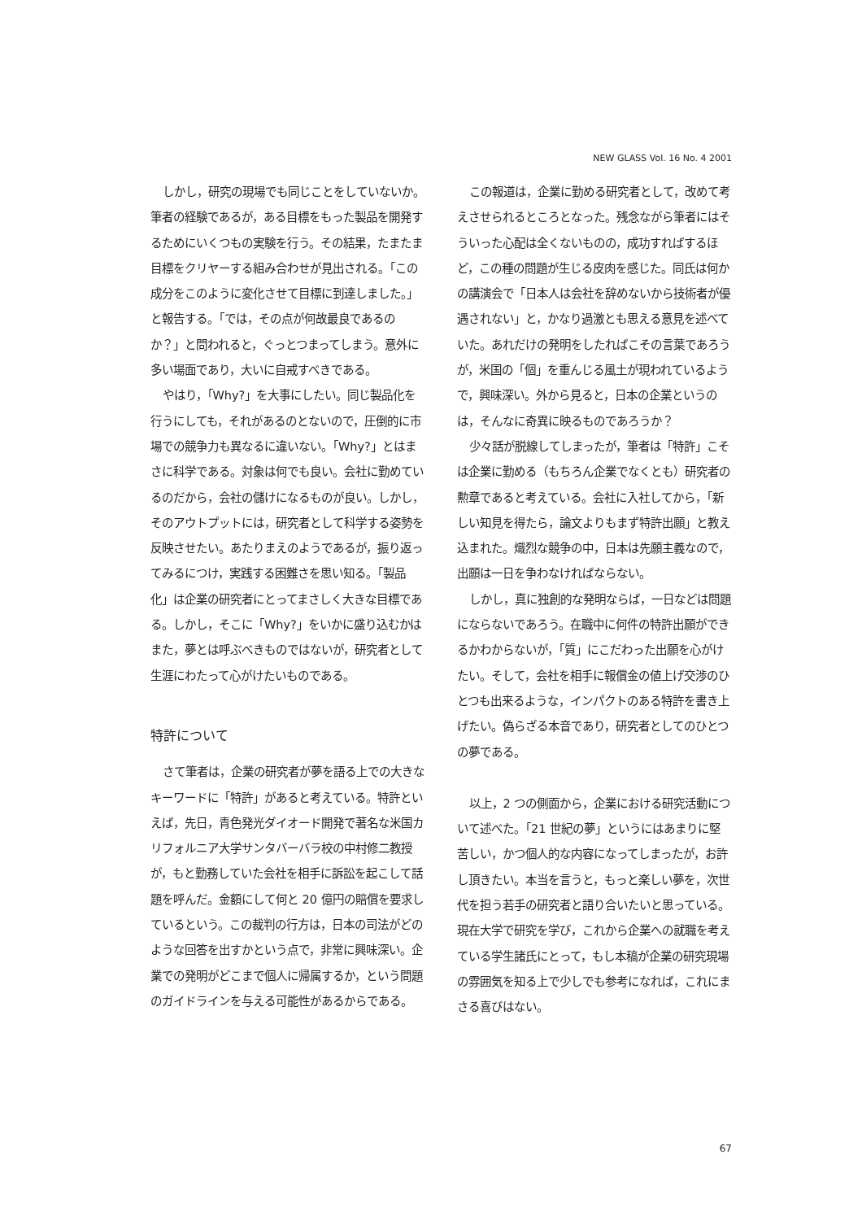NEW GLASS Vol. 16 No. 4 2001
しかし，研究の現場でも同じことをしていないか。筆者の経験であるが，ある目標をもった製品を開発するためにいくつもの実験を行う。その結果，たまたま目標をクリヤーする組み合わせが見出される。「この成分をこのように変化させて目標に到達しました。」と報告する。「では，その点が何故最良であるのか？」と問われると，ぐっとつまってしまう。意外に多い場面であり，大いに自戒すべきである。
やはり，「Why?」を大事にしたい。同じ製品化を行うにしても，それがあるのとないので，圧倒的に市場での競争力も異なるに違いない。「Why?」とはまさに科学である。対象は何でも良い。会社に勤めているのだから，会社の儲けになるものが良い。しかし，そのアウトプットには，研究者として科学する姿勢を反映させたい。あたりまえのようであるが，振り返ってみるにつけ，実践する困難さを思い知る。「製品化」は企業の研究者にとってまさしく大きな目標である。しかし，そこに「Why?」をいかに盛り込むかはまた，夢とは呼ぶべきものではないが，研究者として生涯にわたって心がけたいものである。
特許について
さて筆者は，企業の研究者が夢を語る上での大きなキーワードに「特許」があると考えている。特許といえば，先日，青色発光ダイオード開発で著名な米国カリフォルニア大学サンタバーバラ校の中村修二教授が，もと勤務していた会社を相手に訴訟を起こして話題を呼んだ。金額にして何と 20 億円の賠償を要求しているという。この裁判の行方は，日本の司法がどのような回答を出すかという点で，非常に興味深い。企業での発明がどこまで個人に帰属するか，という問題のガイドラインを与える可能性があるからである。
この報道は，企業に勤める研究者として，改めて考えさせられるところとなった。残念ながら筆者にはそういった心配は全くないものの，成功すればするほど，この種の問題が生じる皮肉を感じた。同氏は何かの講演会で「日本人は会社を辞めないから技術者が優遇されない」と，かなり過激とも思える意見を述べていた。あれだけの発明をしたればこその言葉であろうが，米国の「個」を重んじる風土が現われているようで，興味深い。外から見ると，日本の企業というのは，そんなに奇異に映るものであろうか？
少々話が脱線してしまったが，筆者は「特許」こそは企業に勤める（もちろん企業でなくとも）研究者の勲章であると考えている。会社に入社してから，「新しい知見を得たら，論文よりもまず特許出願」と教え込まれた。熾烈な競争の中，日本は先願主義なので，出願は一日を争わなければならない。
しかし，真に独創的な発明ならば，一日などは問題にならないであろう。在職中に何件の特許出願ができるかわからないが，「質」にこだわった出願を心がけたい。そして，会社を相手に報償金の値上げ交渉のひとつも出来るような，インパクトのある特許を書き上げたい。偽らざる本音であり，研究者としてのひとつの夢である。
以上，2 つの側面から，企業における研究活動について述べた。「21 世紀の夢」というにはあまりに堅苦しい，かつ個人的な内容になってしまったが，お許し頂きたい。本当を言うと，もっと楽しい夢を，次世代を担う若手の研究者と語り合いたいと思っている。現在大学で研究を学び，これから企業への就職を考えている学生諸氏にとって，もし本稿が企業の研究現場の雰囲気を知る上で少しでも参考になれば，これにまさる喜びはない。
67